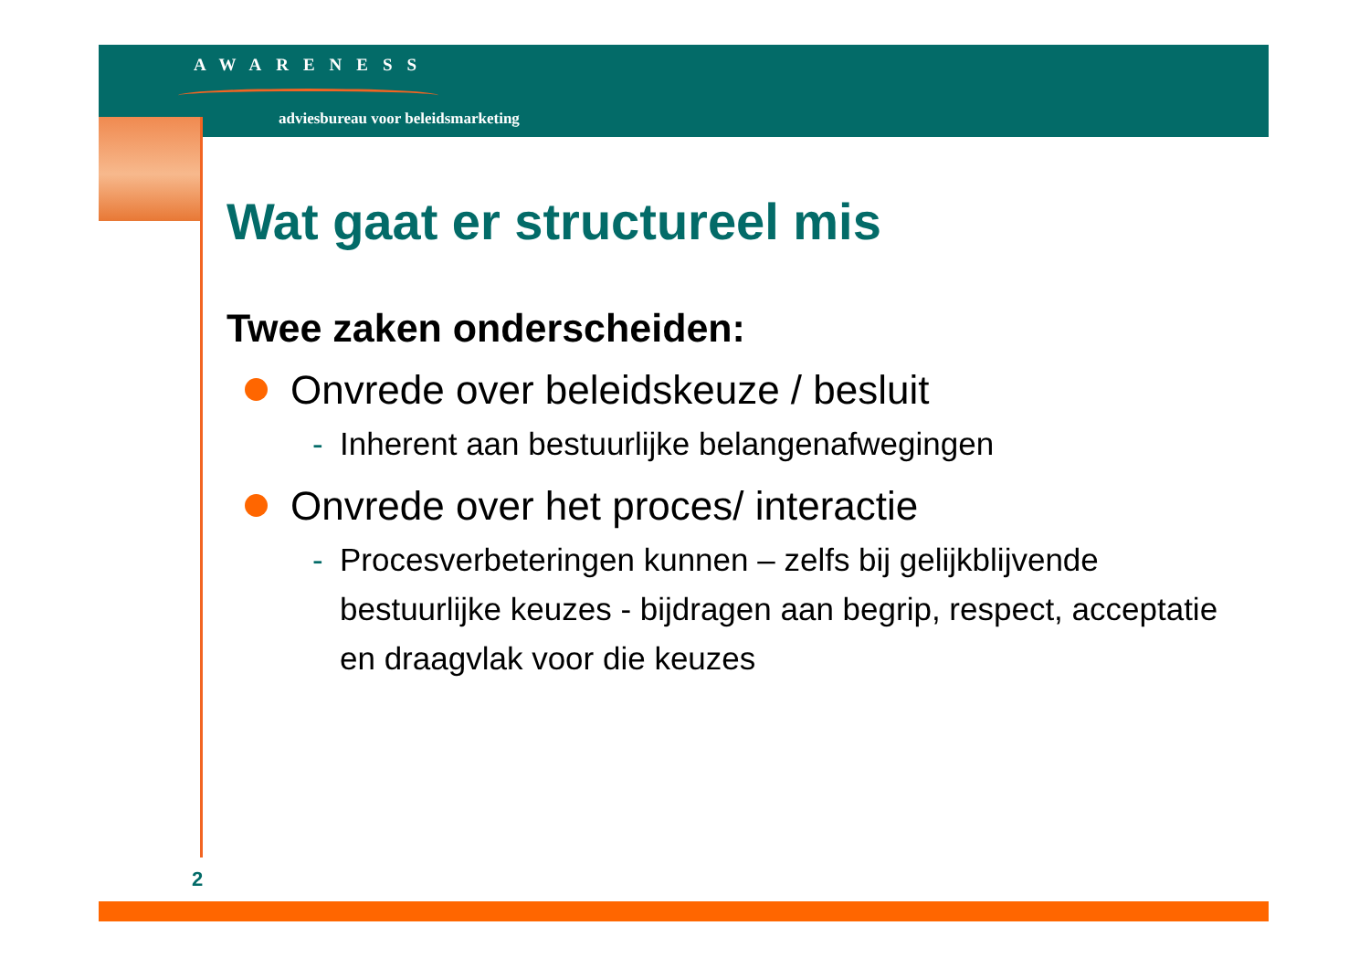AWARENESS
adviesbureau voor beleidsmarketing
Wat gaat er structureel mis
Twee zaken onderscheiden:
Onvrede over beleidskeuze / besluit
- Inherent aan bestuurlijke belangenafwegingen
Onvrede over het proces/ interactie
- Procesverbeteringen kunnen – zelfs bij gelijkblijvende bestuurlijke keuzes - bijdragen aan begrip, respect, acceptatie en draagvlak voor die keuzes
2